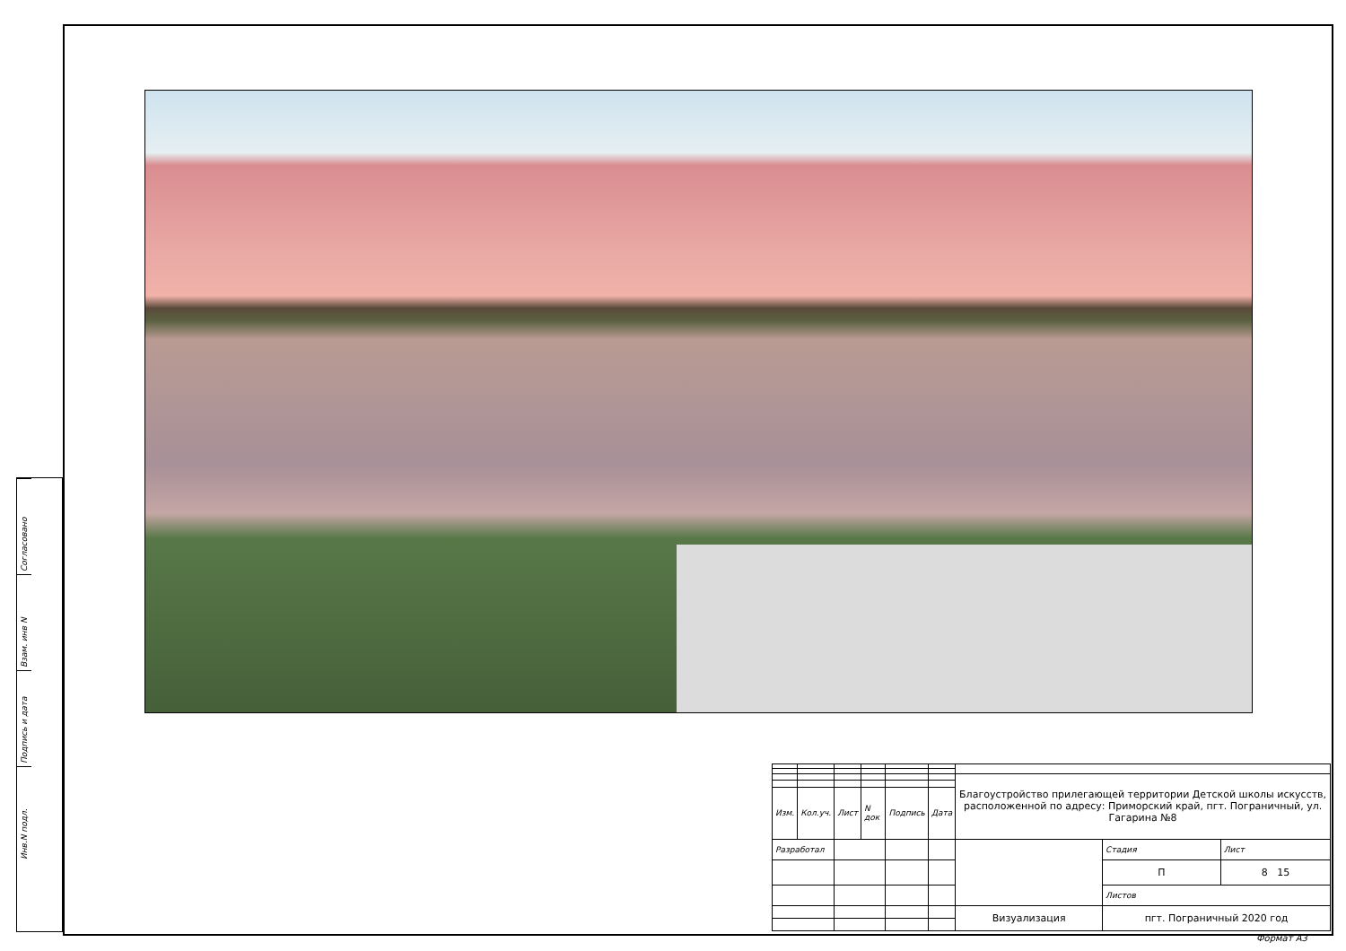Согласовано
Взам. инв N
Подпись и дата
Инв.N подл.
| | | | | | | Благоустройство прилегающей территории Детской школы искусств, расположенной по адресу: Приморский край, пгт. Пограничный, ул. Гагарина №8 | | |
| Изм. | Кол.уч. | Лист | N док | Подпись | Дата | | | |
| Разработал | | | | | | | Стадия | Лист |
| | | | | | | | П | 8 15 |
| | | | | | | | Листов | |
| | | | | | | Визуализация | пгт. Пограничный 2020 год | |
Формат А3